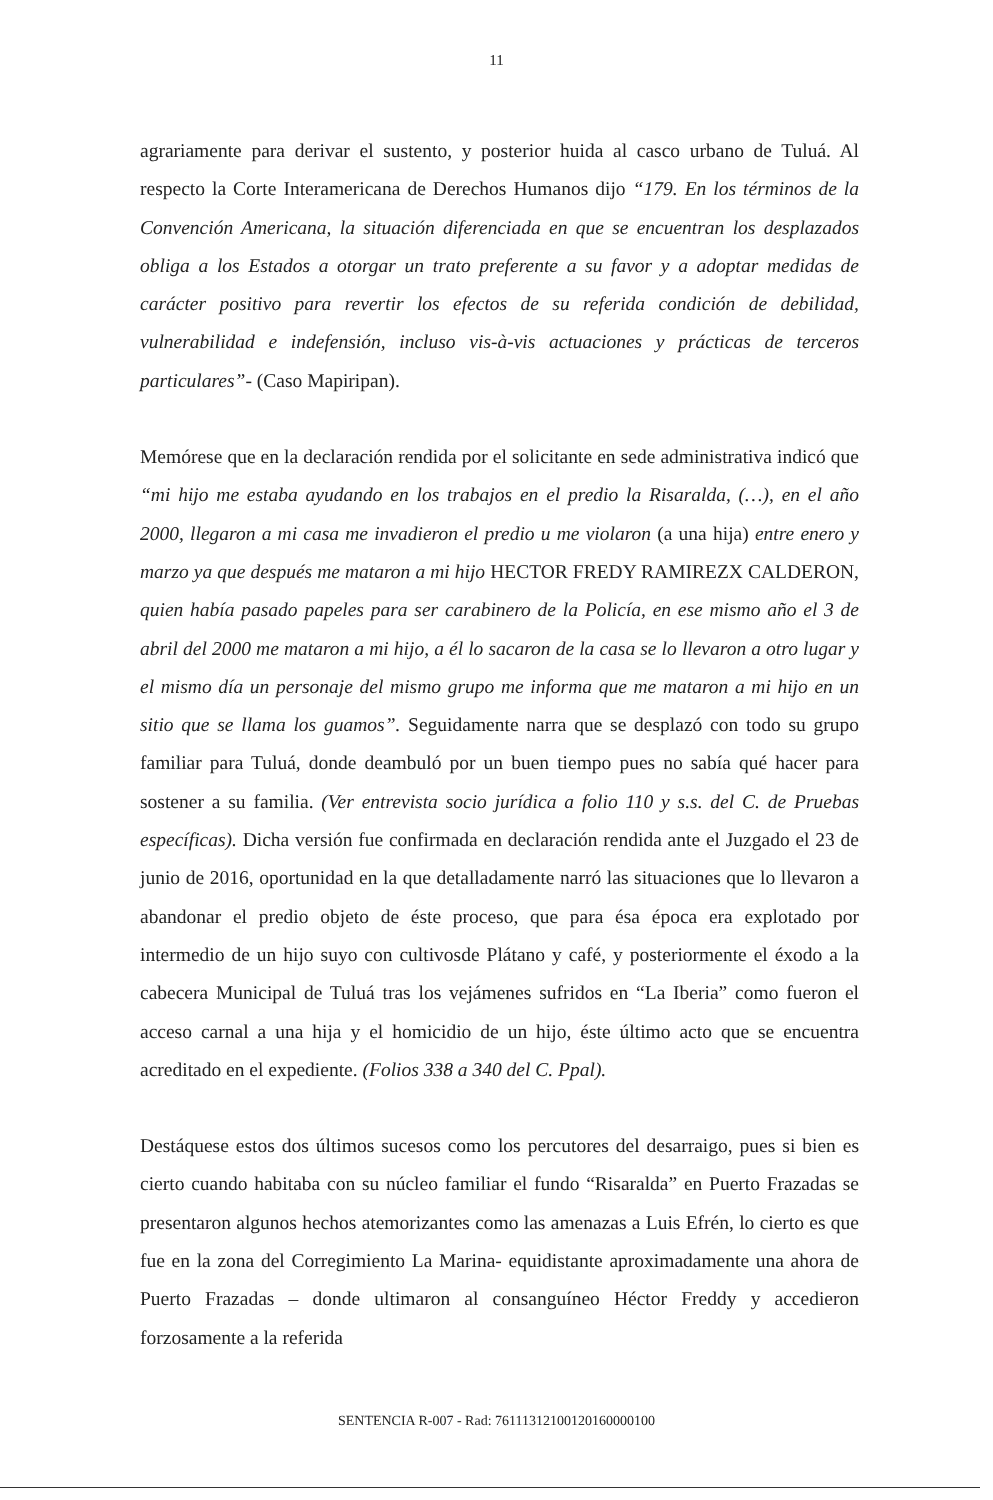11
agrariamente para derivar el sustento, y posterior huida al casco urbano de Tuluá. Al respecto la Corte Interamericana de Derechos Humanos dijo “179. En los términos de la Convención Americana, la situación diferenciada en que se encuentran los desplazados obliga a los Estados a otorgar un trato preferente a su favor y a adoptar medidas de carácter positivo para revertir los efectos de su referida condición de debilidad, vulnerabilidad e indefensión, incluso vis-à-vis actuaciones y prácticas de terceros particulares”- (Caso Mapiripan).
Memórese que en la declaración rendida por el solicitante en sede administrativa indicó que “mi hijo me estaba ayudando en los trabajos en el predio la Risaralda, (…), en el año 2000, llegaron a mi casa me invadieron el predio u me violaron (a una hija) entre enero y marzo ya que después me mataron a mi hijo HECTOR FREDY RAMIREZX CALDERON, quien había pasado papeles para ser carabinero de la Policía, en ese mismo año el 3 de abril del 2000 me mataron a mi hijo, a él lo sacaron de la casa se lo llevaron a otro lugar y el mismo día un personaje del mismo grupo me informa que me mataron a mi hijo en un sitio que se llama los guamos”. Seguidamente narra que se desplazó con todo su grupo familiar para Tuluá, donde deambuló por un buen tiempo pues no sabía qué hacer para sostener a su familia. (Ver entrevista socio jurídica a folio 110 y s.s. del C. de Pruebas específicas). Dicha versión fue confirmada en declaración rendida ante el Juzgado el 23 de junio de 2016, oportunidad en la que detalladamente narró las situaciones que lo llevaron a abandonar el predio objeto de éste proceso, que para ésa época era explotado por intermedio de un hijo suyo con cultivosde Plátano y café, y posteriormente el éxodo a la cabecera Municipal de Tuluá tras los vejámenes sufridos en “La Iberia” como fueron el acceso carnal a una hija y el homicidio de un hijo, éste último acto que se encuentra acreditado en el expediente. (Folios 338 a 340 del C. Ppal).
Destáquese estos dos últimos sucesos como los percutores del desarraigo, pues si bien es cierto cuando habitaba con su núcleo familiar el fundo “Risaralda” en Puerto Frazadas se presentaron algunos hechos atemorizantes como las amenazas a Luis Efrén, lo cierto es que fue en la zona del Corregimiento La Marina- equidistante aproximadamente una ahora de Puerto Frazadas – donde ultimaron al consanguíneo Héctor Freddy y accedieron forzosamente a la referida
SENTENCIA R-007 - Rad: 76111312100120160000100